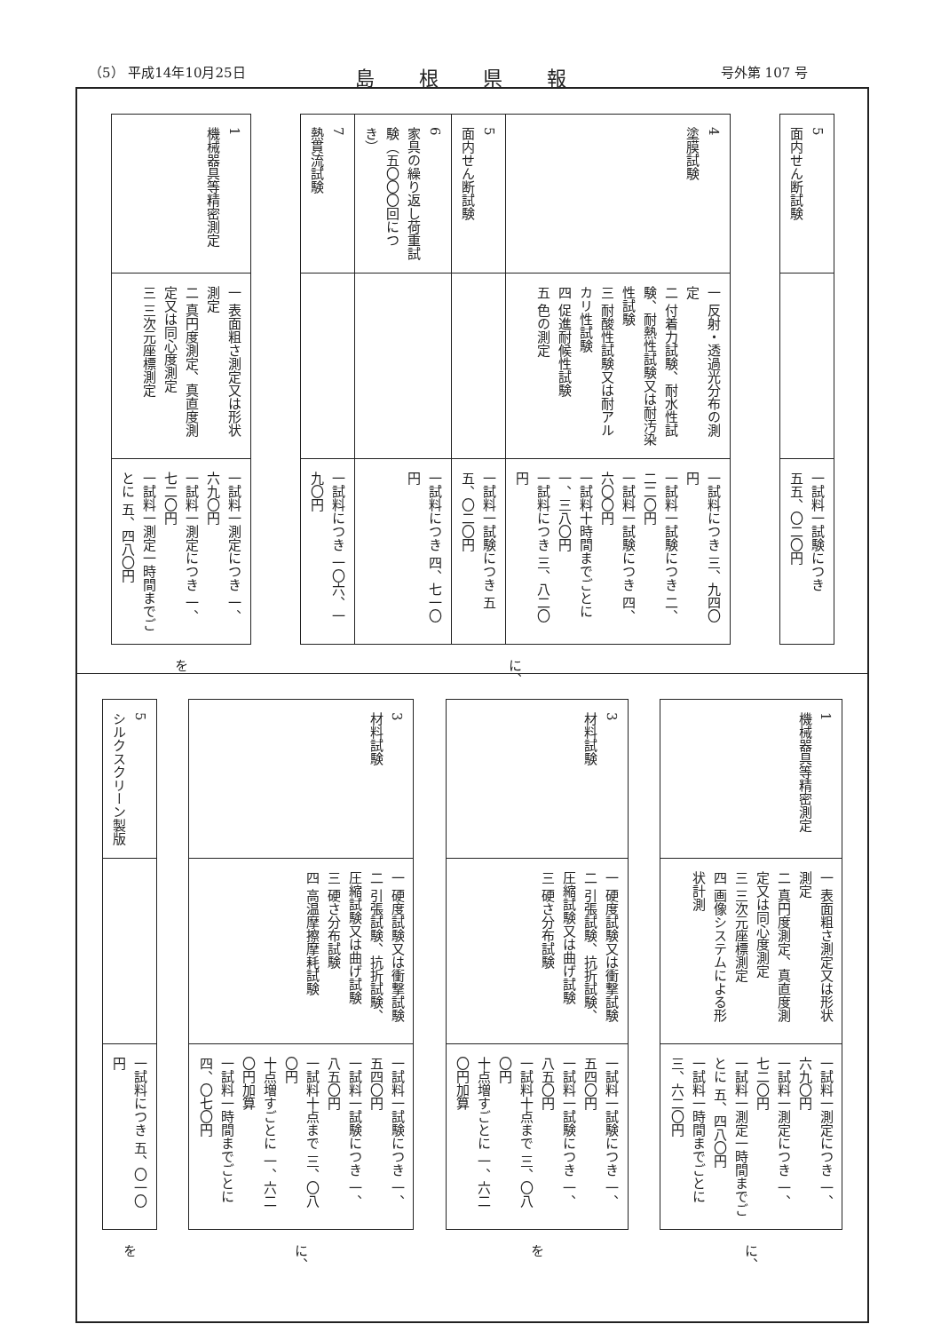（5） 平成14年10月25日 島根県報 号外第 107 号
| 5 面内せん断試験 | | 一試料一試験につき 五五、〇二〇円 |
| 4 塗膜試験 | 一 反射・透過光分布の測定 二 付着力試験、耐水性試験、耐熱性試験又は耐汚染性試験 三 耐酸性試験又は耐アルカリ性試験 四 促進耐候性試験 五 色の測定 | 一試料につき 三、九四〇円 一試料一試験につき 二、二二〇円 一試料一試験につき 四、六〇〇円 一試料十時間までごとに 一、三八〇円 一試料につき 三、八二〇円 |
| 5 面内せん断試験 | | 一試料一試験につき 五五、〇二〇円 |
| 6 家具の繰り返し荷重試験（五〇〇〇回につき） | | 一試料につき 四、七一〇円 |
| 7 熱貫流試験 | | 一試料につき 一〇六、一九〇円 |
に、
| 1 機械器具等精密測定 | 一 表面粗さ測定又は形状測定 二 真円度測定、真直度測定又は同心度測定 三 三次元座標測定 | 一試料一測定につき 一、六九〇円 一試料一測定につき 一、七二〇円 一試料一測定一時間までごとに 五、四八〇円 |
を
| 1 機械器具等精密測定 | 一 表面粗さ測定又は形状測定 二 真円度測定、真直度測定又は同心度測定 三 三次元座標測定 四 画像システムによる形状計測 | 一試料一測定につき 一、六九〇円 一試料一測定につき 一、七二〇円 一試料一測定一時間までごとに 五、四八〇円 一試料一時間までごとに 三、六二〇円 |
に、
| 3 材料試験 | 一 硬度試験又は衝撃試験 二 引張試験、抗折試験、圧縮試験又は曲げ試験 三 硬さ分布試験 | 一試料一試験につき 一、五四〇円 一試料一試験につき 一、八五〇円 一試料十点まで 三、〇八〇円 十点増すごとに 一、六二〇円加算 |
を
| 3 材料試験 | 一 硬度試験又は衝撃試験 二 引張試験、抗折試験、圧縮試験又は曲げ試験 三 硬さ分布試験 四 高温摩擦摩耗試験 | 一試料一試験につき 一、五四〇円 一試料一試験につき 一、八五〇円 一試料十点まで 三、〇八〇円 十点増すごとに 一、六二〇円加算 一試料一時間までごとに 四、〇七〇円 |
に、
| 5 シルクスクリーン製版 | | 一試料につき 五、〇一〇円 |
を